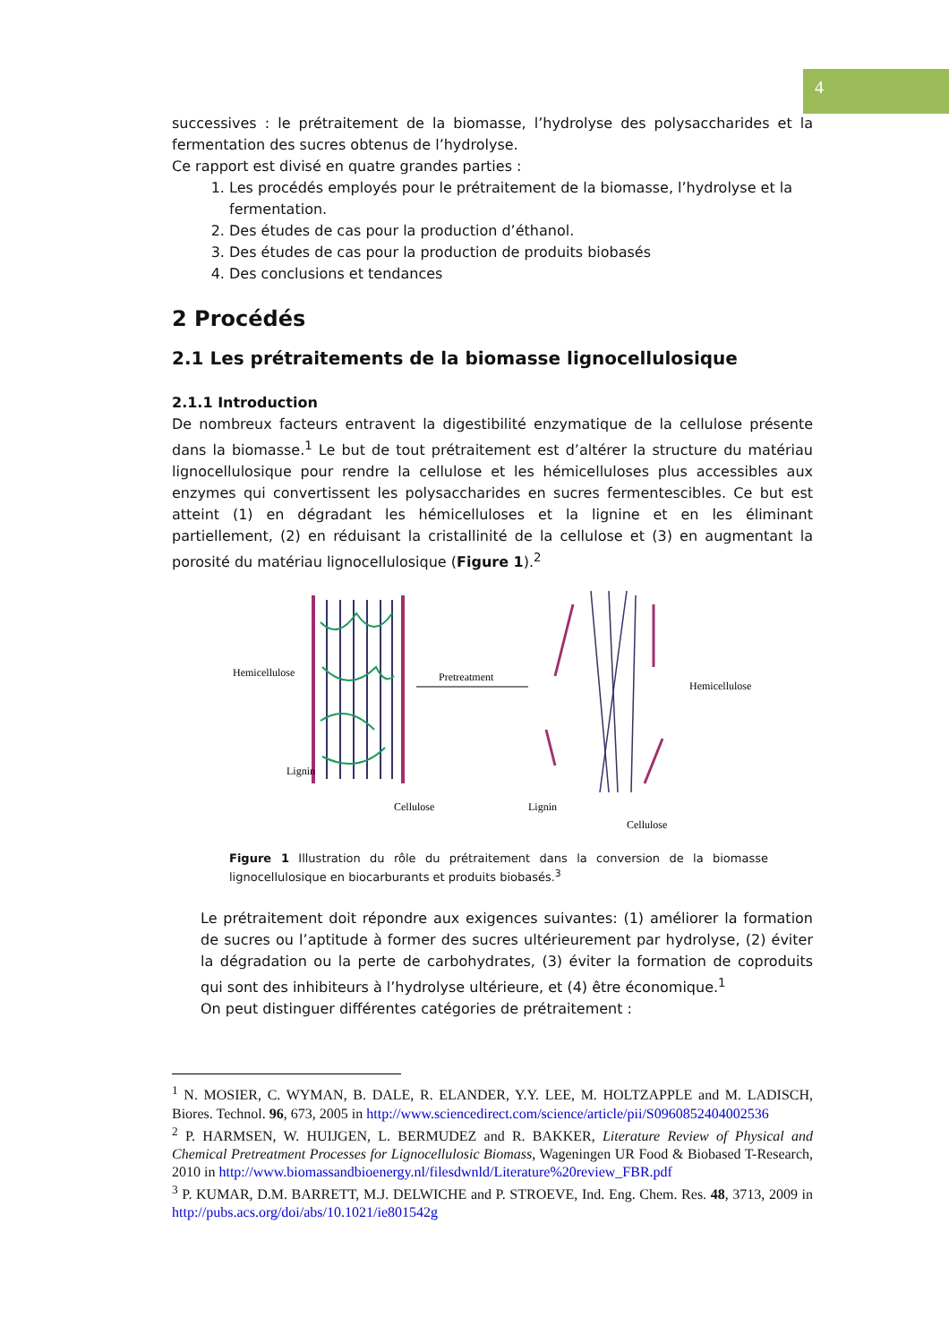4
successives : le prétraitement de la biomasse, l’hydrolyse des polysaccharides et la fermentation des sucres obtenus de l’hydrolyse.
Ce rapport est divisé en quatre grandes parties :
1. Les procédés employés pour le prétraitement de la biomasse, l’hydrolyse et la fermentation.
2. Des études de cas pour la production d’éthanol.
3. Des études de cas pour la production de produits biobasés
4. Des conclusions et tendances
2 Procédés
2.1 Les prétraitements de la biomasse lignocellulosique
2.1.1 Introduction
De nombreux facteurs entravent la digestibilité enzymatique de la cellulose présente dans la biomasse.<sup>1</sup> Le but de tout prétraitement est d’altérer la structure du matériau lignocellulosique pour rendre la cellulose et les hémicelluloses plus accessibles aux enzymes qui convertissent les polysaccharides en sucres fermentescibles. Ce but est atteint (1) en dégradant les hémicelluloses et la lignine et en les éliminant partiellement, (2) en réduisant la cristallinité de la cellulose et (3) en augmentant la porosité du matériau lignocellulosique (Figure 1).<sup>2</sup>
Hemicellulose
Lignin
Cellulose
Pretreatment
Hemicellulose
Lignin
Cellulose
Figure 1 Illustration du rôle du prétraitement dans la conversion de la biomasse lignocellulosique en biocarburants et produits biobasés.<sup>3</sup>
Le prétraitement doit répondre aux exigences suivantes: (1) améliorer la formation de sucres ou l’aptitude à former des sucres ultérieurement par hydrolyse, (2) éviter la dégradation ou la perte de carbohydrates, (3) éviter la formation de coproduits qui sont des inhibiteurs à l’hydrolyse ultérieure, et (4) être économique.<sup>1</sup>
On peut distinguer différentes catégories de prétraitement :
<sup>1</sup> N. MOSIER, C. WYMAN, B. DALE, R. ELANDER, Y.Y. LEE, M. HOLTZAPPLE and M. LADISCH, Biores. Technol. 96, 673, 2005 in http://www.sciencedirect.com/science/article/pii/S0960852404002536
<sup>2</sup> P. HARMSEN, W. HUIJGEN, L. BERMUDEZ and R. BAKKER, Literature Review of Physical and Chemical Pretreatment Processes for Lignocellulosic Biomass, Wageningen UR Food & Biobased T-Research, 2010 in http://www.biomassandbioenergy.nl/filesdwnld/Literature%20review_FBR.pdf
<sup>3</sup> P. KUMAR, D.M. BARRETT, M.J. DELWICHE and P. STROEVE, Ind. Eng. Chem. Res. 48, 3713, 2009 in http://pubs.acs.org/doi/abs/10.1021/ie801542g